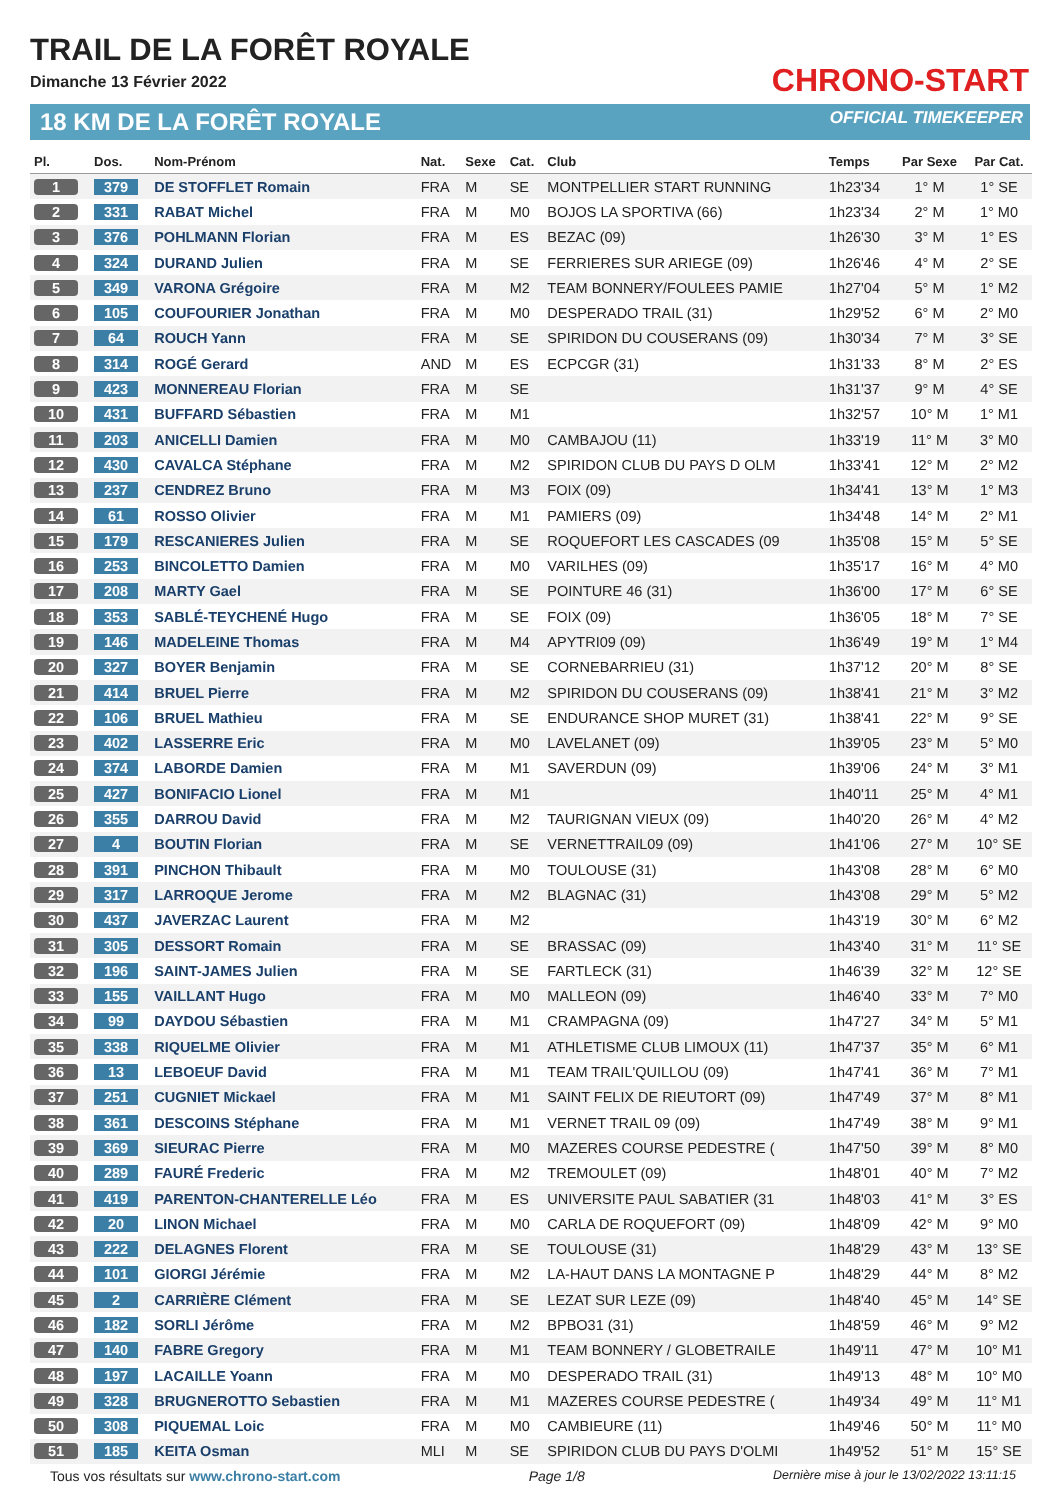TRAIL DE LA FORÊT ROYALE
Dimanche 13 Février 2022
18 KM DE LA FORÊT ROYALE
CHRONO-START
OFFICIAL TIMEKEEPER
| Pl. | Dos. | Nom-Prénom | Nat. | Sexe | Cat. | Club | Temps | Par Sexe | Par Cat. |
| --- | --- | --- | --- | --- | --- | --- | --- | --- | --- |
| 1 | 379 | DE STOFFLET Romain | FRA | M | SE | MONTPELLIER START RUNNING | 1h23'34 | 1° M | 1° SE |
| 2 | 331 | RABAT Michel | FRA | M | M0 | BOJOS LA SPORTIVA (66) | 1h23'34 | 2° M | 1° M0 |
| 3 | 376 | POHLMANN Florian | FRA | M | ES | BEZAC (09) | 1h26'30 | 3° M | 1° ES |
| 4 | 324 | DURAND Julien | FRA | M | SE | FERRIERES SUR ARIEGE (09) | 1h26'46 | 4° M | 2° SE |
| 5 | 349 | VARONA Grégoire | FRA | M | M2 | TEAM BONNERY/FOULEES PAMIE | 1h27'04 | 5° M | 1° M2 |
| 6 | 105 | COUFOURIER Jonathan | FRA | M | M0 | DESPERADO TRAIL (31) | 1h29'52 | 6° M | 2° M0 |
| 7 | 64 | ROUCH Yann | FRA | M | SE | SPIRIDON DU COUSERANS (09) | 1h30'34 | 7° M | 3° SE |
| 8 | 314 | ROGÉ Gerard | AND | M | ES | ECPCGR (31) | 1h31'33 | 8° M | 2° ES |
| 9 | 423 | MONNEREAU Florian | FRA | M | SE | | 1h31'37 | 9° M | 4° SE |
| 10 | 431 | BUFFARD Sébastien | FRA | M | M1 | | 1h32'57 | 10° M | 1° M1 |
| 11 | 203 | ANICELLI Damien | FRA | M | M0 | CAMBAJOU (11) | 1h33'19 | 11° M | 3° M0 |
| 12 | 430 | CAVALCA Stéphane | FRA | M | M2 | SPIRIDON CLUB DU PAYS D OLM | 1h33'41 | 12° M | 2° M2 |
| 13 | 237 | CENDREZ Bruno | FRA | M | M3 | FOIX (09) | 1h34'41 | 13° M | 1° M3 |
| 14 | 61 | ROSSO Olivier | FRA | M | M1 | PAMIERS (09) | 1h34'48 | 14° M | 2° M1 |
| 15 | 179 | RESCANIERES Julien | FRA | M | SE | ROQUEFORT LES CASCADES (09 | 1h35'08 | 15° M | 5° SE |
| 16 | 253 | BINCOLETTO Damien | FRA | M | M0 | VARILHES (09) | 1h35'17 | 16° M | 4° M0 |
| 17 | 208 | MARTY Gael | FRA | M | SE | POINTURE 46 (31) | 1h36'00 | 17° M | 6° SE |
| 18 | 353 | SABLÉ-TEYCHENÉ Hugo | FRA | M | SE | FOIX (09) | 1h36'05 | 18° M | 7° SE |
| 19 | 146 | MADELEINE Thomas | FRA | M | M4 | APYTRI09 (09) | 1h36'49 | 19° M | 1° M4 |
| 20 | 327 | BOYER Benjamin | FRA | M | SE | CORNEBARRIEU (31) | 1h37'12 | 20° M | 8° SE |
| 21 | 414 | BRUEL Pierre | FRA | M | M2 | SPIRIDON DU COUSERANS (09) | 1h38'41 | 21° M | 3° M2 |
| 22 | 106 | BRUEL Mathieu | FRA | M | SE | ENDURANCE SHOP MURET (31) | 1h38'41 | 22° M | 9° SE |
| 23 | 402 | LASSERRE Eric | FRA | M | M0 | LAVELANET (09) | 1h39'05 | 23° M | 5° M0 |
| 24 | 374 | LABORDE Damien | FRA | M | M1 | SAVERDUN (09) | 1h39'06 | 24° M | 3° M1 |
| 25 | 427 | BONIFACIO Lionel | FRA | M | M1 | | 1h40'11 | 25° M | 4° M1 |
| 26 | 355 | DARROU David | FRA | M | M2 | TAURIGNAN VIEUX (09) | 1h40'20 | 26° M | 4° M2 |
| 27 | 4 | BOUTIN Florian | FRA | M | SE | VERNETTRAIL09 (09) | 1h41'06 | 27° M | 10° SE |
| 28 | 391 | PINCHON Thibault | FRA | M | M0 | TOULOUSE (31) | 1h43'08 | 28° M | 6° M0 |
| 29 | 317 | LARROQUE Jerome | FRA | M | M2 | BLAGNAC (31) | 1h43'08 | 29° M | 5° M2 |
| 30 | 437 | JAVERZAC Laurent | FRA | M | M2 | | 1h43'19 | 30° M | 6° M2 |
| 31 | 305 | DESSORT Romain | FRA | M | SE | BRASSAC (09) | 1h43'40 | 31° M | 11° SE |
| 32 | 196 | SAINT-JAMES Julien | FRA | M | SE | FARTLECK (31) | 1h46'39 | 32° M | 12° SE |
| 33 | 155 | VAILLANT Hugo | FRA | M | M0 | MALLEON (09) | 1h46'40 | 33° M | 7° M0 |
| 34 | 99 | DAYDOU Sébastien | FRA | M | M1 | CRAMPAGNA (09) | 1h47'27 | 34° M | 5° M1 |
| 35 | 338 | RIQUELME Olivier | FRA | M | M1 | ATHLETISME CLUB LIMOUX (11) | 1h47'37 | 35° M | 6° M1 |
| 36 | 13 | LEBOEUF David | FRA | M | M1 | TEAM TRAIL'QUILLOU (09) | 1h47'41 | 36° M | 7° M1 |
| 37 | 251 | CUGNIET Mickael | FRA | M | M1 | SAINT FELIX DE RIEUTORT (09) | 1h47'49 | 37° M | 8° M1 |
| 38 | 361 | DESCOINS Stéphane | FRA | M | M1 | VERNET TRAIL 09 (09) | 1h47'49 | 38° M | 9° M1 |
| 39 | 369 | SIEURAC Pierre | FRA | M | M0 | MAZERES COURSE PEDESTRE ( | 1h47'50 | 39° M | 8° M0 |
| 40 | 289 | FAURÉ Frederic | FRA | M | M2 | TREMOULET (09) | 1h48'01 | 40° M | 7° M2 |
| 41 | 419 | PARENTON-CHANTERELLE Léo | FRA | M | ES | UNIVERSITE PAUL SABATIER (31 | 1h48'03 | 41° M | 3° ES |
| 42 | 20 | LINON Michael | FRA | M | M0 | CARLA DE ROQUEFORT (09) | 1h48'09 | 42° M | 9° M0 |
| 43 | 222 | DELAGNES Florent | FRA | M | SE | TOULOUSE (31) | 1h48'29 | 43° M | 13° SE |
| 44 | 101 | GIORGI Jérémie | FRA | M | M2 | LA-HAUT DANS LA MONTAGNE P | 1h48'29 | 44° M | 8° M2 |
| 45 | 2 | CARRIÈRE Clément | FRA | M | SE | LEZAT SUR LEZE (09) | 1h48'40 | 45° M | 14° SE |
| 46 | 182 | SORLI Jérôme | FRA | M | M2 | BPBO31 (31) | 1h48'59 | 46° M | 9° M2 |
| 47 | 140 | FABRE Gregory | FRA | M | M1 | TEAM BONNERY / GLOBETRAILE | 1h49'11 | 47° M | 10° M1 |
| 48 | 197 | LACAILLE Yoann | FRA | M | M0 | DESPERADO TRAIL (31) | 1h49'13 | 48° M | 10° M0 |
| 49 | 328 | BRUGNEROTTO Sebastien | FRA | M | M1 | MAZERES COURSE PEDESTRE ( | 1h49'34 | 49° M | 11° M1 |
| 50 | 308 | PIQUEMAL Loic | FRA | M | M0 | CAMBIEURE (11) | 1h49'46 | 50° M | 11° M0 |
| 51 | 185 | KEITA Osman | MLI | M | SE | SPIRIDON CLUB DU PAYS D'OLMI | 1h49'52 | 51° M | 15° SE |
Tous vos résultats sur www.chrono-start.com Page 1/8 Dernière mise à jour le 13/02/2022 13:11:15